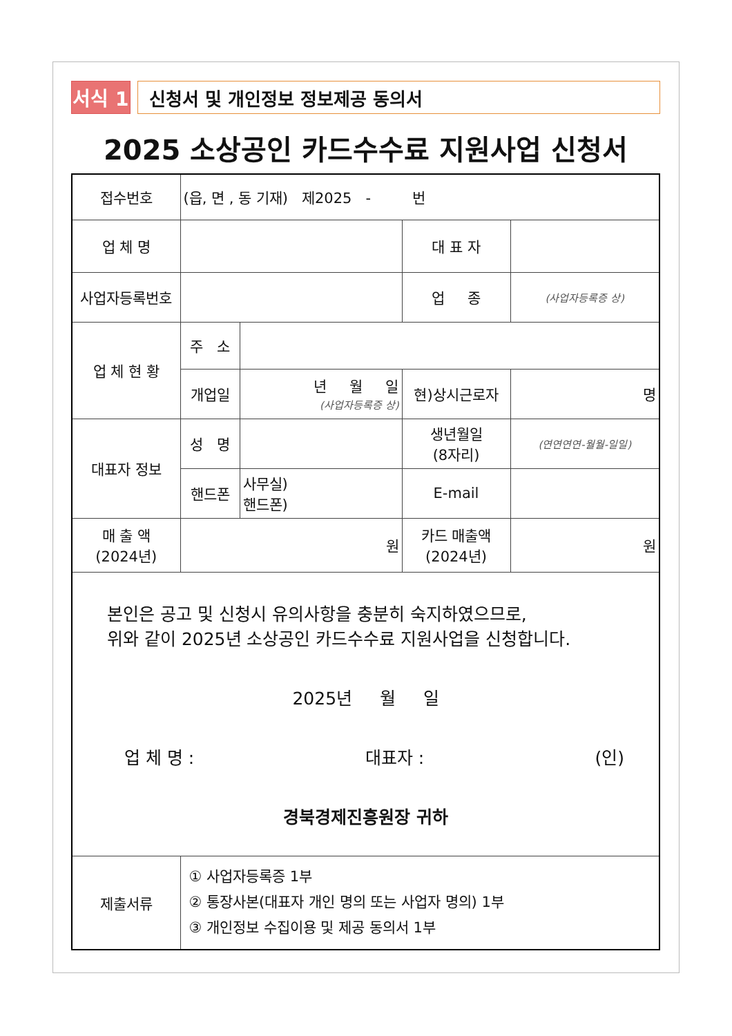서식 1
신청서 및 개인정보 정보제공 동의서
2025 소상공인 카드수수료 지원사업 신청서
| 접수번호 | (읍, 면 , 동 기재) 제2025 - 번 | | | |
| 업 체 명 | | | 대 표 자 | |
| 사업자등록번호 | | | 업 종 | (사업자등록증 상) |
| 업 체 현 황 | 주 소 | | | |
| | 개업일 | 년 월 일 (사업자등록증 상) | 현)상시근로자 | 명 |
| 대표자 정보 | 성 명 | | 생년월일 (8자리) | (연연연연-월월-일일) |
| | 핸드폰 | 사무실) 핸드폰) | E-mail | |
| 매 출 액 (2024년) | 원 | | 카드 매출액 (2024년) | 원 |
| 본인은 공고 및 신청시 유의사항을 충분히 숙지하였으므로, 위와 같이 2025년 소상공인 카드수수료 지원사업을 신청합니다. 2025년 월 일 업 체 명 : 대표자 : (인) 경북경제진흥원장 귀하 | | | | |
| 제출서류 | ① 사업자등록증 1부 ② 통장사본(대표자 개인 명의 또는 사업자 명의) 1부 ③ 개인정보 수집이용 및 제공 동의서 1부 | | | |